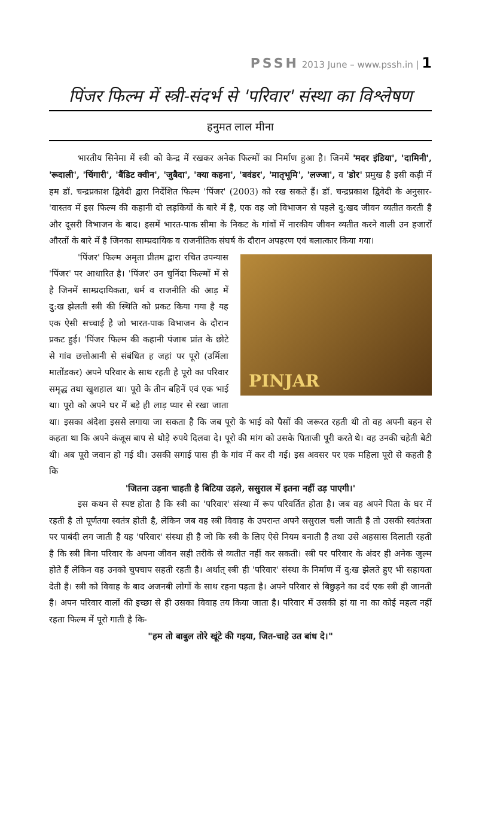PSSH 2013 June – www.pssh.in | 1
पिंजर फिल्म में स्त्री-संदर्भ से 'परिवार' संस्था का विश्लेषण
हनुमत लाल मीना
भारतीय सिनेमा में स्त्री को केन्द्र में रखकर अनेक फिल्मों का निर्माण हुआ है। जिनमें 'मदर इंडिया', 'दामिनी', 'रूदाली', 'चिंगारी', 'बैंडिट क्वीन', 'जुबैदा', 'क्या कहना', 'बवंडर', 'मातृभूमि', 'लज्जा', व 'डोर' प्रमुख है इसी कड़ी में हम डॉ. चन्द्रप्रकाश द्विवेदी द्वारा निर्देशित फिल्म 'पिंजर' (2003) को रख सकते हैं। डॉ. चन्द्रप्रकाश द्विवेदी के अनुसार- 'वास्तव में इस फिल्म की कहानी दो लड़कियों के बारे में है, एक वह जो विभाजन से पहले दु:खद जीवन व्यतीत करती है और दूसरी विभाजन के बाद। इसमें भारत-पाक सीमा के निकट के गांवों में नारकीय जीवन व्यतीत करने वाली उन हजारों औरतों के बारे में है जिनका साम्प्रदायिक व राजनीतिक संघर्ष के दौरान अपहरण एवं बलात्कार किया गया।
PINJAR
'पिंजर' फिल्म अमृता प्रीतम द्वारा रचित उपन्यास 'पिंजर' पर आधारित है। 'पिंजर' उन चुनिंदा फिल्मों में से है जिनमें साम्प्रदायिकता, धर्म व राजनीति की आड़ में दु:ख झेलती स्त्री की स्थिति को प्रकट किया गया है यह एक ऐसी सच्चाई है जो भारत-पाक विभाजन के दौरान प्रकट हुई। 'पिंजर फिल्म की कहानी पंजाब प्रांत के छोटे से गांव छत्तोआनी से संबंधित ह जहां पर पूरो (उर्मिला मातोंडकर) अपने परिवार के साथ रहती है पूरो का परिवार समृद्ध तथा खुशहाल था। पूरो के तीन बहिनें एवं एक भाई था। पूरो को अपने घर में बड़े ही लाड़ प्यार से रखा जाता था। इसका अंदेशा इससे लगाया जा सकता है कि जब पूरो के भाई को पैसों की जरूरत रहती थी तो वह अपनी बहन से कहता था कि अपने कंजूस बाप से थोड़े रुपये दिलवा दे। पूरो की मांग को उसके पिताजी पूरी करते थे। वह उनकी चहेती बेटी थी। अब पूरो जवान हो गई थी। उसकी सगाई पास ही के गांव में कर दी गई। इस अवसर पर एक महिला पूरो से कहती है कि
'जितना उड़ना चाहती है बिटिया उड़ले, ससुराल में इतना नहीं उड़ पाएगी।'
इस कथन से स्पष्ट होता है कि स्त्री का 'परिवार' संस्था में रूप परिवर्तित होता है। जब वह अपने पिता के घर में रहती है तो पूर्णतया स्वतंत्र होती है, लेकिन जब वह स्त्री विवाह के उपरान्त अपने ससुराल चली जाती है तो उसकी स्वतंत्रता पर पाबंदी लग जाती है यह 'परिवार' संस्था ही है जो कि स्त्री के लिए ऐसे नियम बनाती है तथा उसे अहसास दिलाती रहती है कि स्त्री बिना परिवार के अपना जीवन सही तरीके से व्यतीत नहीं कर सकती। स्त्री पर परिवार के अंदर ही अनेक जुल्म होते हैं लेकिन वह उनको चुपचाप सहती रहती है। अर्थात् स्त्री ही 'परिवार' संस्था के निर्माण में दु:ख झेलते हुए भी सहायता देती है। स्त्री को विवाह के बाद अजनबी लोगों के साथ रहना पड़ता है। अपने परिवार से बिछुड़ने का दर्द एक स्त्री ही जानती है। अपन परिवार वालों की इच्छा से ही उसका विवाह तय किया जाता है। परिवार में उसकी हां या ना का कोई महत्व नहीं रहता फिल्म में पूरो गाती है कि-
"हम तो बाबुल तोरे खूंटे की गइया, जित-चाहे उत बांध दे।"